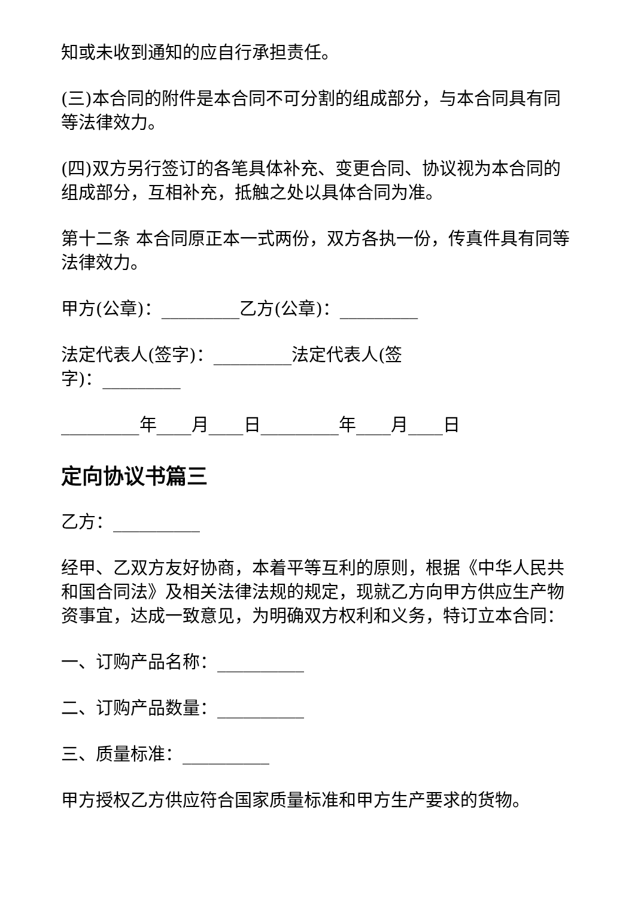知或未收到通知的应自行承担责任。
(三)本合同的附件是本合同不可分割的组成部分，与本合同具有同等法律效力。
(四)双方另行签订的各笔具体补充、变更合同、协议视为本合同的组成部分，互相补充，抵触之处以具体合同为准。
第十二条 本合同原正本一式两份，双方各执一份，传真件具有同等法律效力。
甲方(公章)：_________乙方(公章)：_________
法定代表人(签字)：_________法定代表人(签
字)：_________
_________年____月____日_________年____月____日
定向协议书篇三
乙方：__________
经甲、乙双方友好协商，本着平等互利的原则，根据《中华人民共和国合同法》及相关法律法规的规定，现就乙方向甲方供应生产物资事宜，达成一致意见，为明确双方权利和义务，特订立本合同：
一、订购产品名称：__________
二、订购产品数量：__________
三、质量标准：__________
甲方授权乙方供应符合国家质量标准和甲方生产要求的货物。